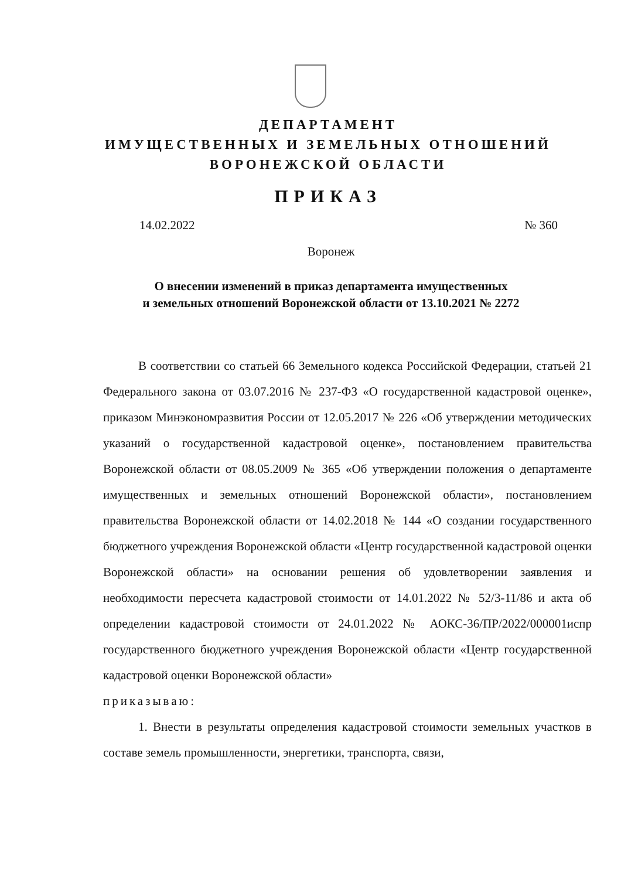ДЕПАРТАМЕНТ
ИМУЩЕСТВЕННЫХ И ЗЕМЕЛЬНЫХ ОТНОШЕНИЙ
ВОРОНЕЖСКОЙ ОБЛАСТИ
ПРИКАЗ
14.02.2022 № 360
Воронеж
О внесении изменений в приказ департамента имущественных
и земельных отношений Воронежской области от 13.10.2021 № 2272
В соответствии со статьей 66 Земельного кодекса Российской Федерации, статьей 21 Федерального закона от 03.07.2016 № 237-ФЗ «О государственной кадастровой оценке», приказом Минэкономразвития России от 12.05.2017 № 226 «Об утверждении методических указаний о государственной кадастровой оценке», постановлением правительства Воронежской области от 08.05.2009 № 365 «Об утверждении положения о департаменте имущественных и земельных отношений Воронежской области», постановлением правительства Воронежской области от 14.02.2018 № 144 «О создании государственного бюджетного учреждения Воронежской области «Центр государственной кадастровой оценки Воронежской области» на основании решения об удовлетворении заявления и необходимости пересчета кадастровой стоимости от 14.01.2022 № 52/3-11/86 и акта об определении кадастровой стоимости от 24.01.2022 № АОКС-36/ПР/2022/000001испр государственного бюджетного учреждения Воронежской области «Центр государственной кадастровой оценки Воронежской области»
приказываю:
1. Внести в результаты определения кадастровой стоимости земельных участков в составе земель промышленности, энергетики, транспорта, связи,